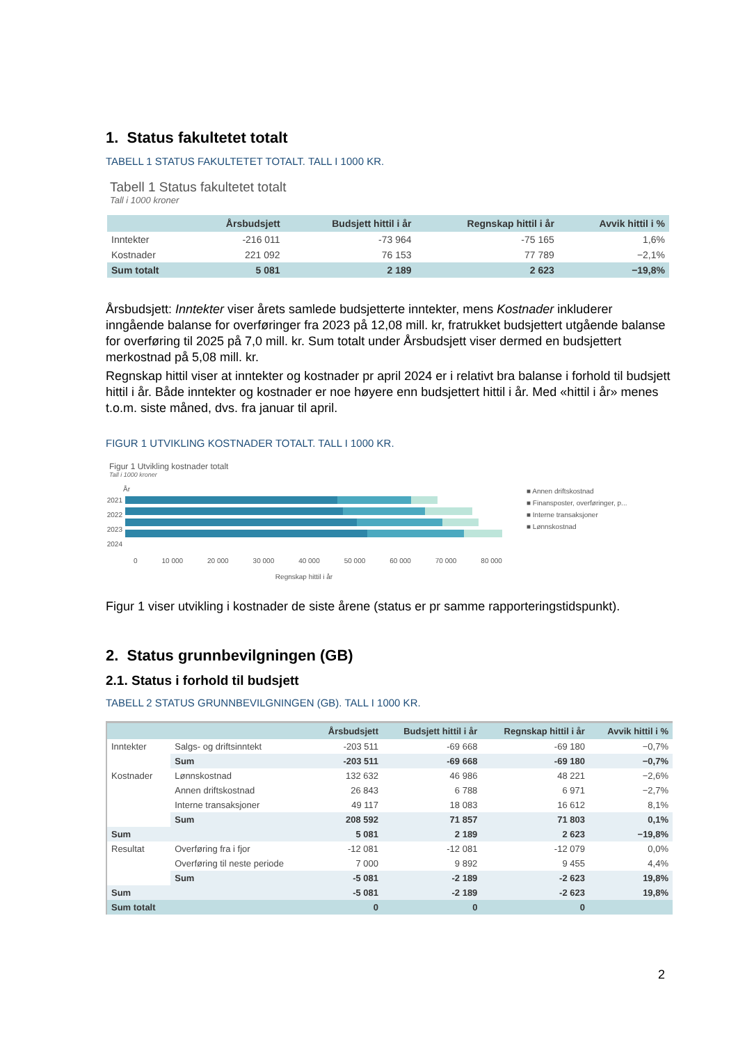1. Status fakultetet totalt
TABELL 1 STATUS FAKULTETET TOTALT. TALL I 1000 KR.
Tabell 1 Status fakultetet totalt
Tall i 1000 kroner
| | Årsbudsjett | Budsjett hittil i år | Regnskap hittil i år | Avvik hittil i % |
| --- | --- | --- | --- | --- |
| Inntekter | -216 011 | -73 964 | -75 165 | 1,6% |
| Kostnader | 221 092 | 76 153 | 77 789 | −2,1% |
| Sum totalt | 5 081 | 2 189 | 2 623 | −19,8% |
Årsbudsjett: Inntekter viser årets samlede budsjetterte inntekter, mens Kostnader inkluderer inngående balanse for overføringer fra 2023 på 12,08 mill. kr, fratrukket budsjettert utgående balanse for overføring til 2025 på 7,0 mill. kr. Sum totalt under Årsbudsjett viser dermed en budsjettert merkostnad på 5,08 mill. kr.
Regnskap hittil viser at inntekter og kostnader pr april 2024 er i relativt bra balanse i forhold til budsjett hittil i år. Både inntekter og kostnader er noe høyere enn budsjettert hittil i år. Med «hittil i år» menes t.o.m. siste måned, dvs. fra januar til april.
FIGUR 1 UTVIKLING KOSTNADER TOTALT. TALL I 1000 KR.
Figur 1 Utvikling kostnader totalt
Tall i 1000 kroner
År
2021
2022
2023
2024
0 10 000 20 000 30 000 40 000 50 000 60 000 70 000 80 000
Regnskap hittil i år
■ Annen driftskostnad
■ Finansposter, overføringer, p...
■ Interne transaksjoner
■ Lønnskostnad
Figur 1 viser utvikling i kostnader de siste årene (status er pr samme rapporteringstidspunkt).
2. Status grunnbevilgningen (GB)
2.1. Status i forhold til budsjett
TABELL 2 STATUS GRUNNBEVILGNINGEN (GB). TALL I 1000 KR.
| | | Årsbudsjett | Budsjett hittil i år | Regnskap hittil i år | Avvik hittil i % |
| --- | --- | --- | --- | --- | --- |
| Inntekter | Salgs- og driftsinntekt | -203 511 | -69 668 | -69 180 | −0,7% |
| | Sum | -203 511 | -69 668 | -69 180 | −0,7% |
| Kostnader | Lønnskostnad | 132 632 | 46 986 | 48 221 | −2,6% |
| | Annen driftskostnad | 26 843 | 6 788 | 6 971 | −2,7% |
| | Interne transaksjoner | 49 117 | 18 083 | 16 612 | 8,1% |
| | Sum | 208 592 | 71 857 | 71 803 | 0,1% |
| Sum | | 5 081 | 2 189 | 2 623 | −19,8% |
| Resultat | Overføring fra i fjor | -12 081 | -12 081 | -12 079 | 0,0% |
| | Overføring til neste periode | 7 000 | 9 892 | 9 455 | 4,4% |
| | Sum | -5 081 | -2 189 | -2 623 | 19,8% |
| Sum | | -5 081 | -2 189 | -2 623 | 19,8% |
| Sum totalt | | 0 | 0 | 0 | |
2